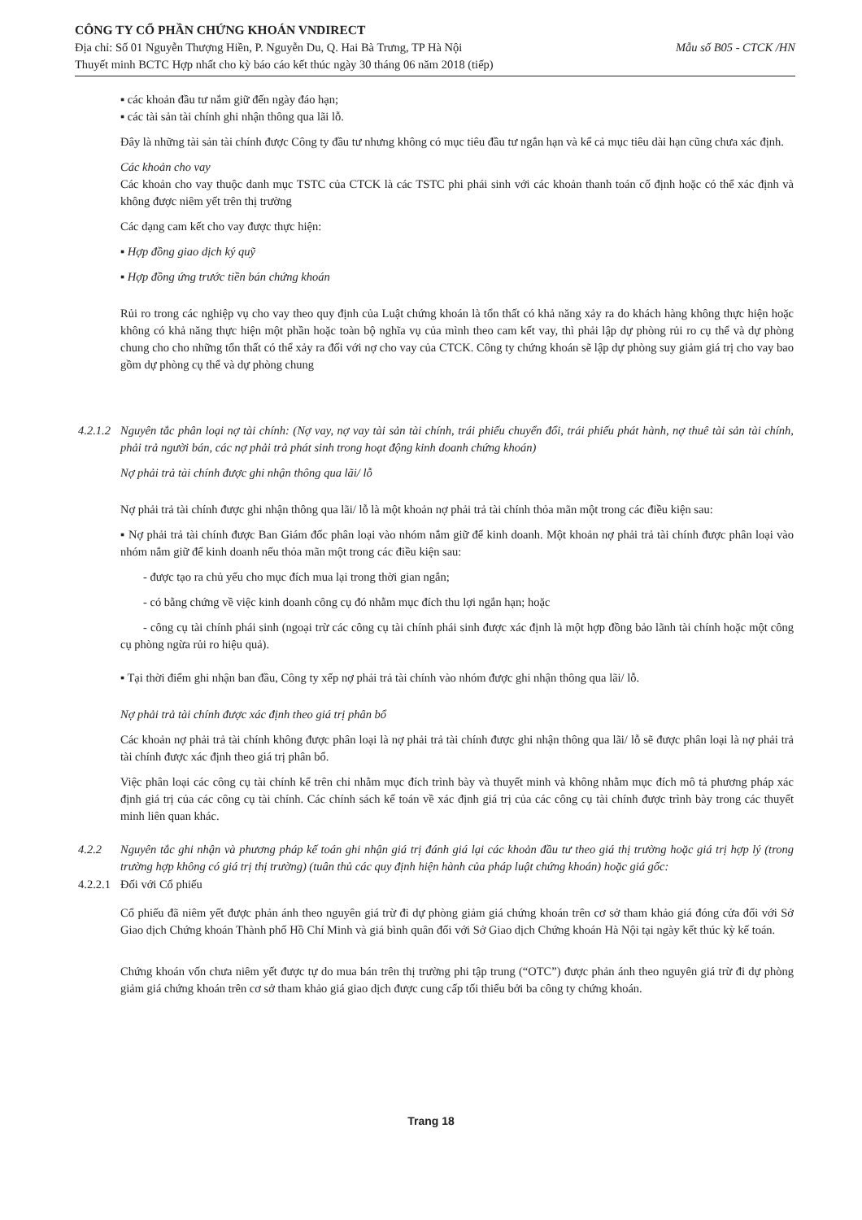CÔNG TY CỔ PHẦN CHỨNG KHOÁN VNDIRECT
Mẫu số B05 - CTCK /HN Địa chỉ: Số 01 Nguyễn Thượng Hiền, P. Nguyễn Du, Q. Hai Bà Trưng, TP Hà Nội
Thuyết minh BCTC Hợp nhất cho kỳ báo cáo kết thúc ngày 30 tháng 06 năm 2018 (tiếp)
▪ các khoản đầu tư nắm giữ đến ngày đáo hạn;
▪ các tài sản tài chính ghi nhận thông qua lãi lỗ.
Đây là những tài sản tài chính được Công ty đầu tư nhưng không có mục tiêu đầu tư ngắn hạn và kể cả mục tiêu dài hạn cũng chưa xác định.
Các khoản cho vay
Các khoản cho vay thuộc danh mục TSTC của CTCK là các TSTC phi phái sinh với các khoản thanh toán cố định hoặc có thể xác định và không được niêm yết trên thị trường
Các dạng cam kết cho vay được thực hiện:
▪ Hợp đồng giao dịch ký quỹ
▪ Hợp đồng ứng trước tiền bán chứng khoán
Rủi ro trong các nghiệp vụ cho vay theo quy định của Luật chứng khoán là tổn thất có khả năng xảy ra do khách hàng không thực hiện hoặc không có khả năng thực hiện một phần hoặc toàn bộ nghĩa vụ của mình theo cam kết vay, thì phải lập dự phòng rủi ro cụ thể và dự phòng chung cho cho những tổn thất có thể xảy ra đối với nợ cho vay của CTCK. Công ty chứng khoán sẽ lập dự phòng suy giảm giá trị cho vay bao gồm dự phòng cụ thể và dự phòng chung
4.2.1.2
Nguyên tắc phân loại nợ tài chính: (Nợ vay, nợ vay tài sản tài chính, trái phiếu chuyển đổi, trái phiếu phát hành, nợ thuê tài sản tài chính, phải trả người bán, các nợ phải trả phát sinh trong hoạt động kinh doanh chứng khoán)
Nợ phải trả tài chính được ghi nhận thông qua lãi/ lỗ
Nợ phải trả tài chính được ghi nhận thông qua lãi/ lỗ là một khoản nợ phải trả tài chính thỏa mãn một trong các điều kiện sau:
▪ Nợ phải trả tài chính được Ban Giám đốc phân loại vào nhóm nắm giữ để kinh doanh. Một khoản nợ phải trả tài chính được phân loại vào nhóm nắm giữ để kinh doanh nếu thỏa mãn một trong các điều kiện sau:
- được tạo ra chủ yếu cho mục đích mua lại trong thời gian ngắn;
- có bằng chứng về việc kinh doanh công cụ đó nhằm mục đích thu lợi ngắn hạn; hoặc
- công cụ tài chính phái sinh (ngoại trừ các công cụ tài chính phái sinh được xác định là một hợp đồng bảo lãnh tài chính hoặc một công cụ phòng ngừa rủi ro hiệu quả).
▪ Tại thời điểm ghi nhận ban đầu, Công ty xếp nợ phải trả tài chính vào nhóm được ghi nhận thông qua lãi/ lỗ.
Nợ phải trả tài chính được xác định theo giá trị phân bổ
Các khoản nợ phải trả tài chính không được phân loại là nợ phải trả tài chính được ghi nhận thông qua lãi/ lỗ sẽ được phân loại là nợ phải trả tài chính được xác định theo giá trị phân bổ.
Việc phân loại các công cụ tài chính kể trên chỉ nhằm mục đích trình bày và thuyết minh và không nhằm mục đích mô tả phương pháp xác định giá trị của các công cụ tài chính. Các chính sách kế toán về xác định giá trị của các công cụ tài chính được trình bày trong các thuyết minh liên quan khác.
4.2.2 Nguyên tắc ghi nhận và phương pháp kế toán ghi nhận giá trị đánh giá lại các khoản đầu tư theo giá thị trường hoặc giá trị hợp lý (trong trường hợp không có giá trị thị trường) (tuân thủ các quy định hiện hành của pháp luật chứng khoán) hoặc giá gốc:
4.2.2.1 Đối với Cổ phiếu
Cổ phiếu đã niêm yết được phản ánh theo nguyên giá trừ đi dự phòng giảm giá chứng khoán trên cơ sở tham khảo giá đóng cửa đối với Sở Giao dịch Chứng khoán Thành phố Hồ Chí Minh và giá bình quân đối với Sở Giao dịch Chứng khoán Hà Nội tại ngày kết thúc kỳ kế toán.
Chứng khoán vốn chưa niêm yết được tự do mua bán trên thị trường phi tập trung (“OTC”) được phản ánh theo nguyên giá trừ đi dự phòng giảm giá chứng khoán trên cơ sở tham khảo giá giao dịch được cung cấp tối thiểu bởi ba công ty chứng khoán.
Trang 18